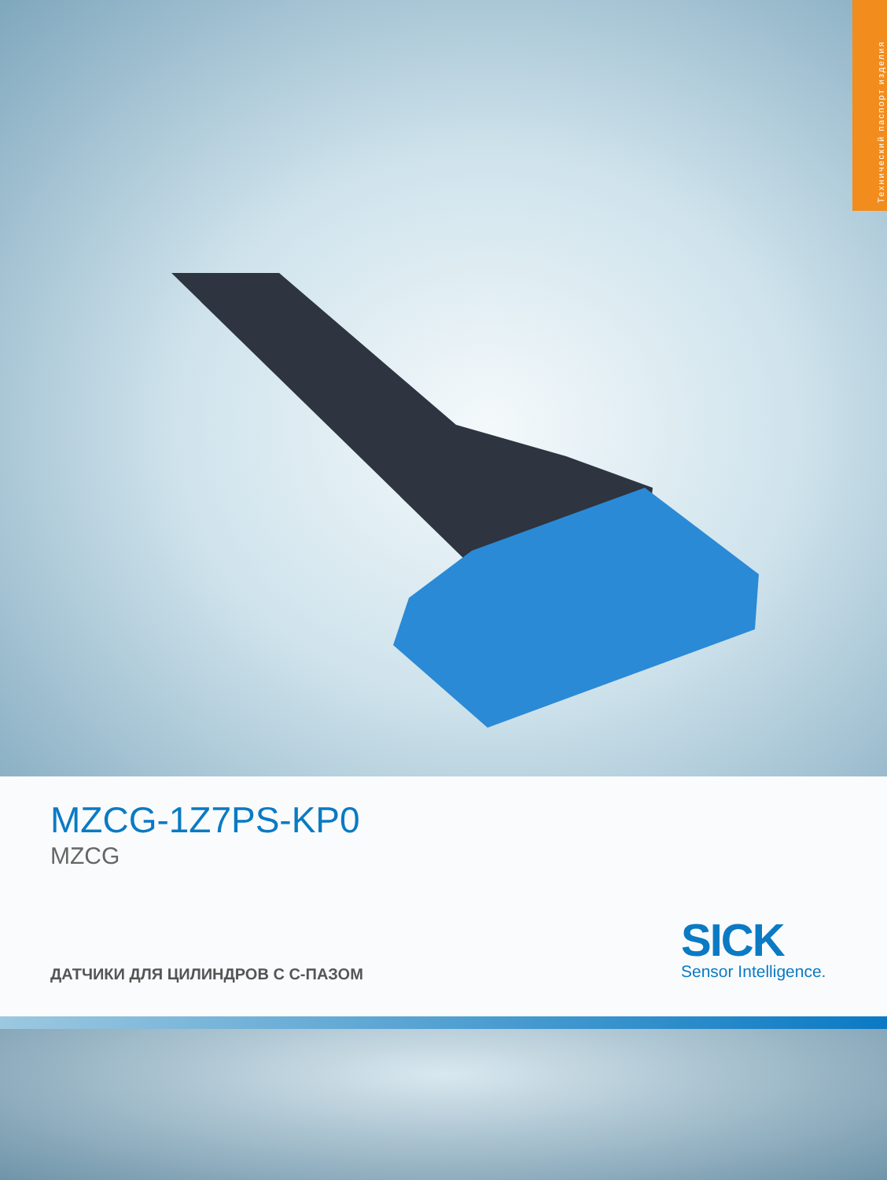Технический паспорт изделия
MZCG-1Z7PS-KP0
MZCG
ДАТЧИКИ ДЛЯ ЦИЛИНДРОВ С С-ПАЗОМ
SICK
Sensor Intelligence.